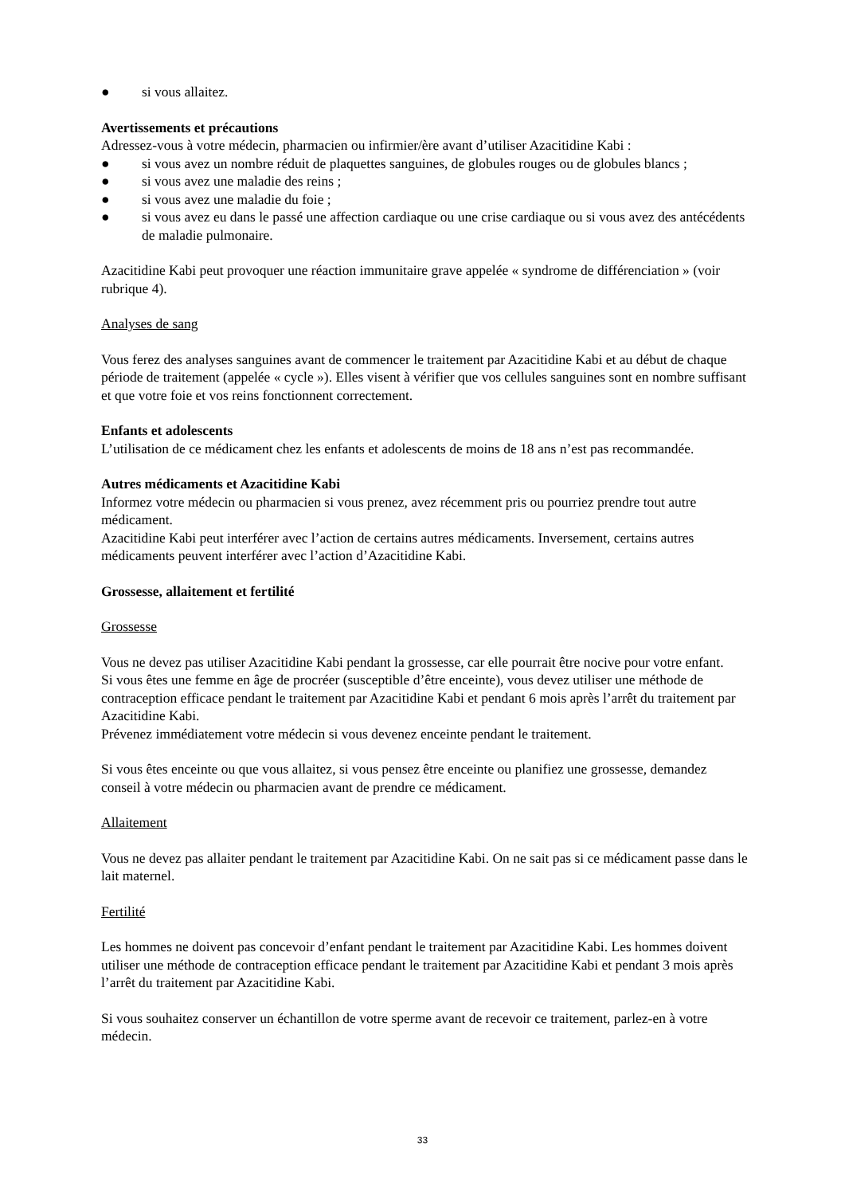● si vous allaitez.
Avertissements et précautions
Adressez-vous à votre médecin, pharmacien ou infirmier/ère avant d’utiliser Azacitidine Kabi :
● si vous avez un nombre réduit de plaquettes sanguines, de globules rouges ou de globules blancs ;
● si vous avez une maladie des reins ;
● si vous avez une maladie du foie ;
● si vous avez eu dans le passé une affection cardiaque ou une crise cardiaque ou si vous avez des antécédents de maladie pulmonaire.
Azacitidine Kabi peut provoquer une réaction immunitaire grave appelée « syndrome de différenciation » (voir rubrique 4).
Analyses de sang
Vous ferez des analyses sanguines avant de commencer le traitement par Azacitidine Kabi et au début de chaque période de traitement (appelée « cycle »). Elles visent à vérifier que vos cellules sanguines sont en nombre suffisant et que votre foie et vos reins fonctionnent correctement.
Enfants et adolescents
L’utilisation de ce médicament chez les enfants et adolescents de moins de 18 ans n’est pas recommandée.
Autres médicaments et Azacitidine Kabi
Informez votre médecin ou pharmacien si vous prenez, avez récemment pris ou pourriez prendre tout autre médicament.
Azacitidine Kabi peut interférer avec l’action de certains autres médicaments. Inversement, certains autres médicaments peuvent interférer avec l’action d’Azacitidine Kabi.
Grossesse, allaitement et fertilité
Grossesse
Vous ne devez pas utiliser Azacitidine Kabi pendant la grossesse, car elle pourrait être nocive pour votre enfant.
Si vous êtes une femme en âge de procréer (susceptible d’être enceinte), vous devez utiliser une méthode de contraception efficace pendant le traitement par Azacitidine Kabi et pendant 6 mois après l’arrêt du traitement par Azacitidine Kabi.
Prévenez immédiatement votre médecin si vous devenez enceinte pendant le traitement.
Si vous êtes enceinte ou que vous allaitez, si vous pensez être enceinte ou planifiez une grossesse, demandez conseil à votre médecin ou pharmacien avant de prendre ce médicament.
Allaitement
Vous ne devez pas allaiter pendant le traitement par Azacitidine Kabi. On ne sait pas si ce médicament passe dans le lait maternel.
Fertilité
Les hommes ne doivent pas concevoir d’enfant pendant le traitement par Azacitidine Kabi. Les hommes doivent utiliser une méthode de contraception efficace pendant le traitement par Azacitidine Kabi et pendant 3 mois après l’arrêt du traitement par Azacitidine Kabi.
Si vous souhaitez conserver un échantillon de votre sperme avant de recevoir ce traitement, parlez-en à votre médecin.
33